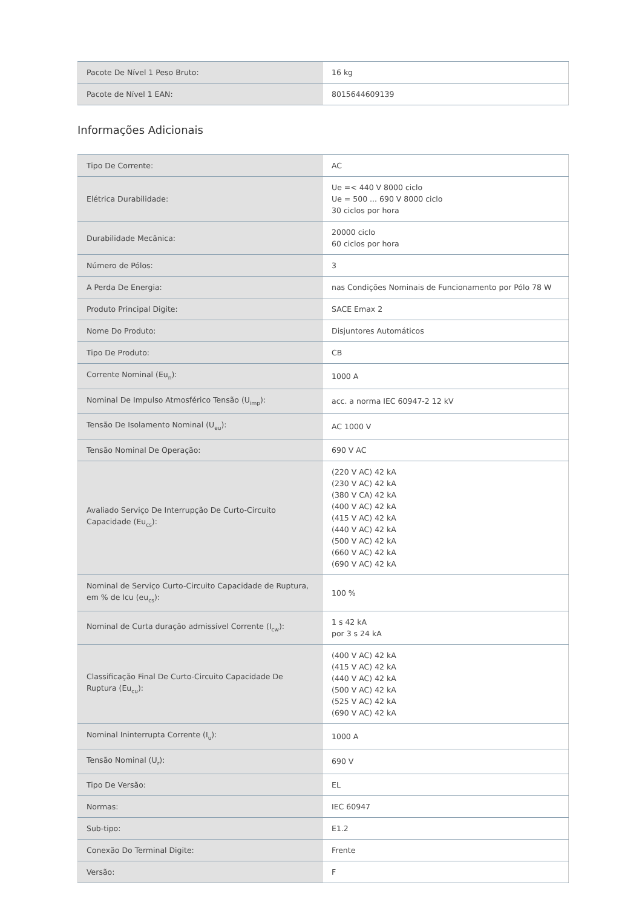| Pacote De Nível 1 Peso Bruto: | 16 kg |
| Pacote de Nível 1 EAN: | 8015644609139 |
Informações Adicionais
| Tipo De Corrente: | AC |
| Elétrica Durabilidade: | Ue =< 440 V 8000 ciclo Ue = 500 ... 690 V 8000 ciclo 30 ciclos por hora |
| Durabilidade Mecânica: | 20000 ciclo 60 ciclos por hora |
| Número de Pólos: | 3 |
| A Perda De Energia: | nas Condições Nominais de Funcionamento por Pólo 78 W |
| Produto Principal Digite: | SACE Emax 2 |
| Nome Do Produto: | Disjuntores Automáticos |
| Tipo De Produto: | CB |
| Corrente Nominal (Eu<sub>n</sub>): | 1000 A |
| Nominal De Impulso Atmosférico Tensão (U<sub>imp</sub>): | acc. a norma IEC 60947-2 12 kV |
| Tensão De Isolamento Nominal (U<sub>eu</sub>): | AC 1000 V |
| Tensão Nominal De Operação: | 690 V AC |
| Avaliado Serviço De Interrupção De Curto-Circuito Capacidade (Eu<sub>cs</sub>): | (220 V AC) 42 kA (230 V AC) 42 kA (380 V CA) 42 kA (400 V AC) 42 kA (415 V AC) 42 kA (440 V AC) 42 kA (500 V AC) 42 kA (660 V AC) 42 kA (690 V AC) 42 kA |
| Nominal de Serviço Curto-Circuito Capacidade de Ruptura, em % de Icu (eu<sub>cs</sub>): | 100 % |
| Nominal de Curta duração admissível Corrente (I<sub>cw</sub>): | 1 s 42 kA por 3 s 24 kA |
| Classificação Final De Curto-Circuito Capacidade De Ruptura (Eu<sub>cu</sub>): | (400 V AC) 42 kA (415 V AC) 42 kA (440 V AC) 42 kA (500 V AC) 42 kA (525 V AC) 42 kA (690 V AC) 42 kA |
| Nominal Ininterrupta Corrente (I<sub>u</sub>): | 1000 A |
| Tensão Nominal (U<sub>r</sub>): | 690 V |
| Tipo De Versão: | EL |
| Normas: | IEC 60947 |
| Sub-tipo: | E1.2 |
| Conexão Do Terminal Digite: | Frente |
| Versão: | F |